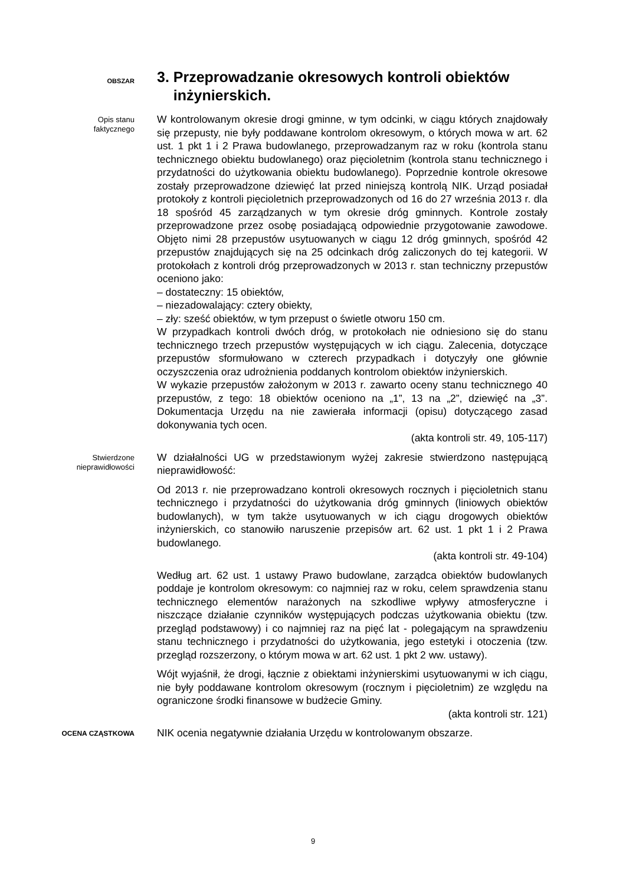OBSZAR
3. Przeprowadzanie okresowych kontroli obiektów
inżynierskich.
Opis stanu
faktycznego
W kontrolowanym okresie drogi gminne, w tym odcinki, w ciągu których znajdowały się przepusty, nie były poddawane kontrolom okresowym, o których mowa w art. 62 ust. 1 pkt 1 i 2 Prawa budowlanego, przeprowadzanym raz w roku (kontrola stanu technicznego obiektu budowlanego) oraz pięcioletnim (kontrola stanu technicznego i przydatności do użytkowania obiektu budowlanego). Poprzednie kontrole okresowe zostały przeprowadzone dziewięć lat przed niniejszą kontrolą NIK. Urząd posiadał protokoły z kontroli pięcioletnich przeprowadzonych od 16 do 27 września 2013 r. dla 18 spośród 45 zarządzanych w tym okresie dróg gminnych. Kontrole zostały przeprowadzone przez osobę posiadającą odpowiednie przygotowanie zawodowe. Objęto nimi 28 przepustów usytuowanych w ciągu 12 dróg gminnych, spośród 42 przepustów znajdujących się na 25 odcinkach dróg zaliczonych do tej kategorii. W protokołach z kontroli dróg przeprowadzonych w 2013 r. stan techniczny przepustów oceniono jako:
– dostateczny: 15 obiektów,
– niezadowalający: cztery obiekty,
– zły: sześć obiektów, w tym przepust o świetle otworu 150 cm.
W przypadkach kontroli dwóch dróg, w protokołach nie odniesiono się do stanu technicznego trzech przepustów występujących w ich ciągu. Zalecenia, dotyczące przepustów sformułowano w czterech przypadkach i dotyczyły one głównie oczyszczenia oraz udrożnienia poddanych kontrolom obiektów inżynierskich.
W wykazie przepustów założonym w 2013 r. zawarto oceny stanu technicznego 40 przepustów, z tego: 18 obiektów oceniono na „1”, 13 na „2”, dziewięć na „3”. Dokumentacja Urzędu na nie zawierała informacji (opisu) dotyczącego zasad dokonywania tych ocen.
(akta kontroli str. 49, 105-117)
Stwierdzone
nieprawidłowości
W działalności UG w przedstawionym wyżej zakresie stwierdzono następującą nieprawidłowość:
Od 2013 r. nie przeprowadzano kontroli okresowych rocznych i pięcioletnich stanu technicznego i przydatności do użytkowania dróg gminnych (liniowych obiektów budowlanych), w tym także usytuowanych w ich ciągu drogowych obiektów inżynierskich, co stanowiło naruszenie przepisów art. 62 ust. 1 pkt 1 i 2 Prawa budowlanego.
(akta kontroli str. 49-104)
Według art. 62 ust. 1 ustawy Prawo budowlane, zarządca obiektów budowlanych poddaje je kontrolom okresowym: co najmniej raz w roku, celem sprawdzenia stanu technicznego elementów narażonych na szkodliwe wpływy atmosferyczne i niszczące działanie czynników występujących podczas użytkowania obiektu (tzw. przegląd podstawowy) i co najmniej raz na pięć lat - polegającym na sprawdzeniu stanu technicznego i przydatności do użytkowania, jego estetyki i otoczenia (tzw. przegląd rozszerzony, o którym mowa w art. 62 ust. 1 pkt 2 ww. ustawy).
Wójt wyjaśnił, że drogi, łącznie z obiektami inżynierskimi usytuowanymi w ich ciągu, nie były poddawane kontrolom okresowym (rocznym i pięcioletnim) ze względu na ograniczone środki finansowe w budżecie Gminy.
(akta kontroli str. 121)
OCENA CZĄSTKOWA
NIK ocenia negatywnie działania Urzędu w kontrolowanym obszarze.
9